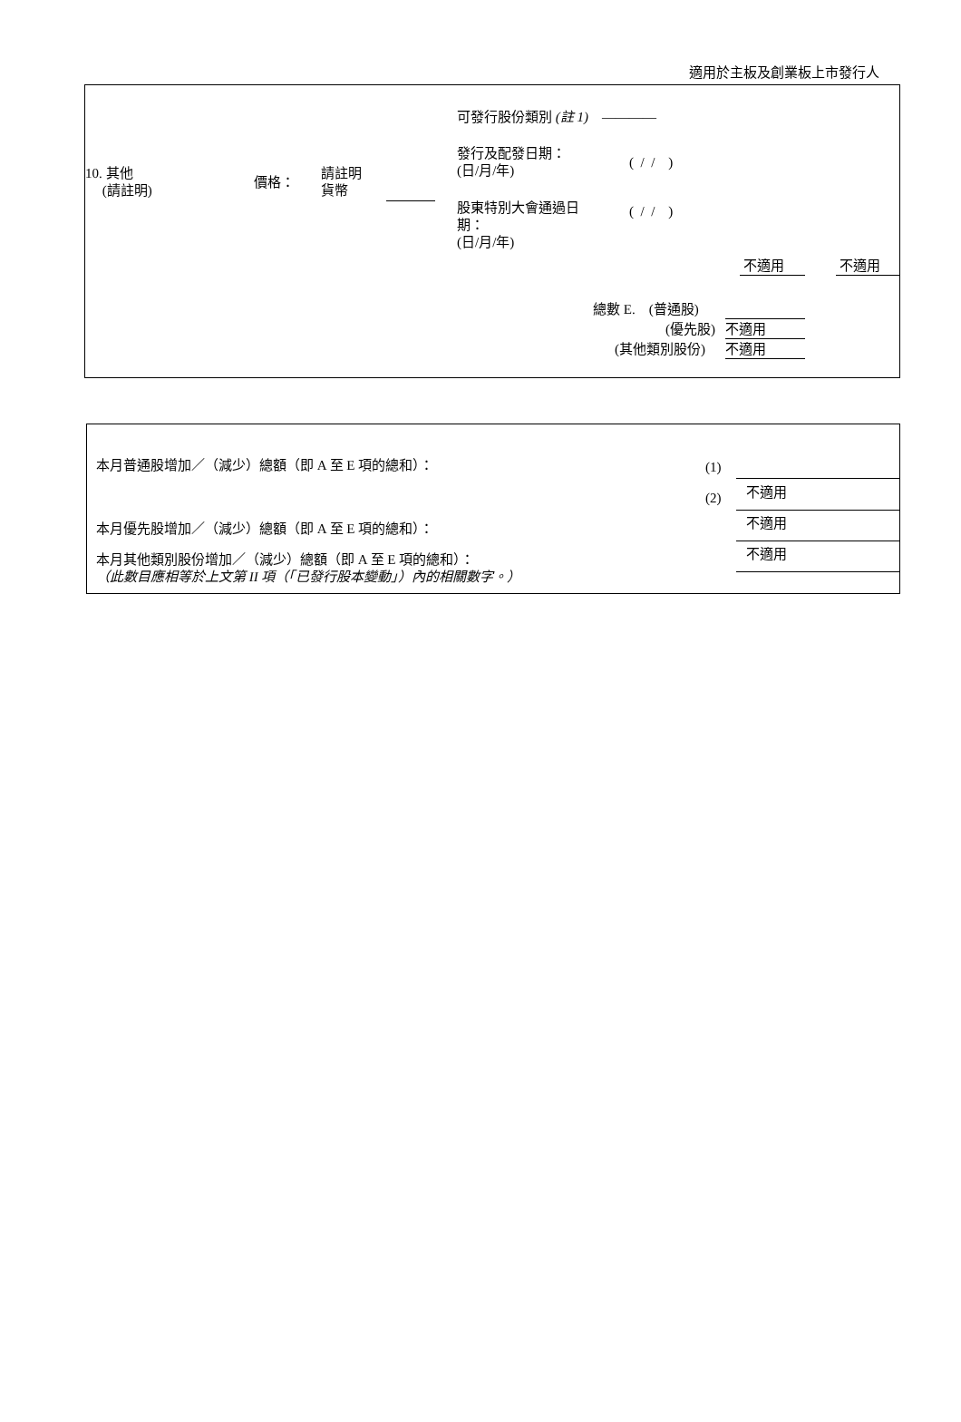適用於主板及創業板上市發行人
10. 其他
(請註明)
價格：
請註明
貨幣
可發行股份類別 (註 1) ————
發行及配發日期：
(日/月/年)
( / / )
股東特別大會通過日
期：
(日/月/年)
( / / )
不適用 不適用
總數 E. (普通股)
(優先股) 不適用
(其他類別股份) 不適用
本月普通股增加／（減少）總額（即 A 至 E 項的總和）：
(1)
(2) 不適用
本月優先股增加／（減少）總額（即 A 至 E 項的總和）：
不適用
本月其他類別股份增加／（減少）總額（即 A 至 E 項的總和）：
（此數目應相等於上文第 II 項（「已發行股本變動」）內的相關數字。）
不適用